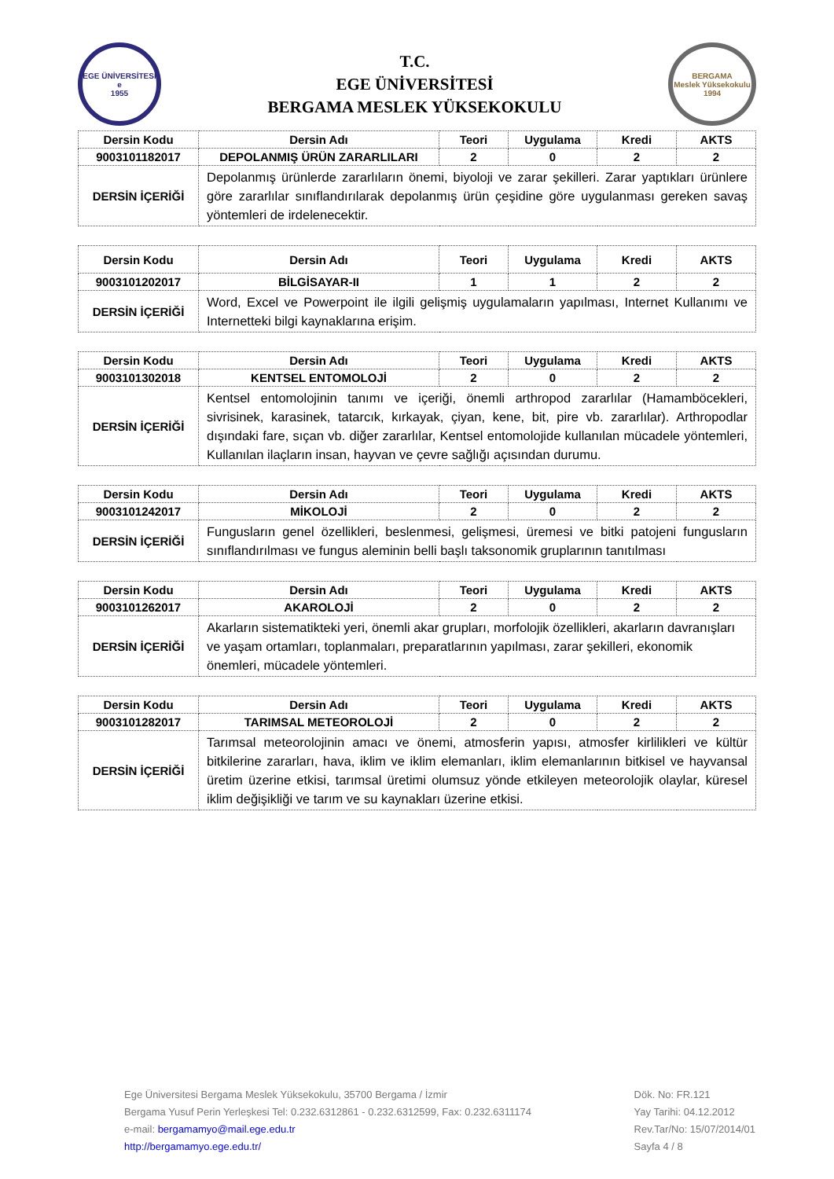EGE ÜNİVERSİTESİ
e
1955
T.C.
EGE ÜNİVERSİTESİ
BERGAMA MESLEK YÜKSEKOKULU
BERGAMA
Meslek Yüksekokulu
1994
| Dersin Kodu | Dersin Adı | Teori | Uygulama | Kredi | AKTS |
| --- | --- | --- | --- | --- | --- |
| 9003101182017 | DEPOLANMIŞ ÜRÜN ZARARLILARI | 2 | 0 | 2 | 2 |
| DERSİN İÇERİĞİ | Depolanmış ürünlerde zararlıların önemi, biyoloji ve zarar şekilleri. Zarar yaptıkları ürünlere göre zararlılar sınıflandırılarak depolanmış ürün çeşidine göre uygulanması gereken savaş yöntemleri de irdelenecektir. | | | | |
| Dersin Kodu | Dersin Adı | Teori | Uygulama | Kredi | AKTS |
| --- | --- | --- | --- | --- | --- |
| 9003101202017 | BİLGİSAYAR-II | 1 | 1 | 2 | 2 |
| DERSİN İÇERİĞİ | Word, Excel ve Powerpoint ile ilgili gelişmiş uygulamaların yapılması, Internet Kullanımı ve Internetteki bilgi kaynaklarına erişim. | | | | |
| Dersin Kodu | Dersin Adı | Teori | Uygulama | Kredi | AKTS |
| --- | --- | --- | --- | --- | --- |
| 9003101302018 | KENTSEL ENTOMOLOJİ | 2 | 0 | 2 | 2 |
| DERSİN İÇERİĞİ | Kentsel entomolojinin tanımı ve içeriği, önemli arthropod zararlılar (Hamamböcekleri, sivrisinek, karasinek, tatarcık, kırkayak, çiyan, kene, bit, pire vb. zararlılar). Arthropodlar dışındaki fare, sıçan vb. diğer zararlılar, Kentsel entomolojide kullanılan mücadele yöntemleri, Kullanılan ilaçların insan, hayvan ve çevre sağlığı açısından durumu. | | | | |
| Dersin Kodu | Dersin Adı | Teori | Uygulama | Kredi | AKTS |
| --- | --- | --- | --- | --- | --- |
| 9003101242017 | MİKOLOJİ | 2 | 0 | 2 | 2 |
| DERSİN İÇERİĞİ | Fungusların genel özellikleri, beslenmesi, gelişmesi, üremesi ve bitki patojeni fungusların sınıflandırılması ve fungus aleminin belli başlı taksonomik gruplarının tanıtılması | | | | |
| Dersin Kodu | Dersin Adı | Teori | Uygulama | Kredi | AKTS |
| --- | --- | --- | --- | --- | --- |
| 9003101262017 | AKAROLOJİ | 2 | 0 | 2 | 2 |
| DERSİN İÇERİĞİ | Akarların sistematikteki yeri, önemli akar grupları, morfolojik özellikleri, akarların davranışları ve yaşam ortamları, toplanmaları, preparatlarının yapılması, zarar şekilleri, ekonomik önemleri, mücadele yöntemleri. | | | | |
| Dersin Kodu | Dersin Adı | Teori | Uygulama | Kredi | AKTS |
| --- | --- | --- | --- | --- | --- |
| 9003101282017 | TARIMSAL METEOROLOJİ | 2 | 0 | 2 | 2 |
| DERSİN İÇERİĞİ | Tarımsal meteorolojinin amacı ve önemi, atmosferin yapısı, atmosfer kirlilikleri ve kültür bitkilerine zararları, hava, iklim ve iklim elemanları, iklim elemanlarının bitkisel ve hayvansal üretim üzerine etkisi, tarımsal üretimi olumsuz yönde etkileyen meteorolojik olaylar, küresel iklim değişikliği ve tarım ve su kaynakları üzerine etkisi. | | | | |
Ege Üniversitesi Bergama Meslek Yüksekokulu, 35700 Bergama / İzmir
Bergama Yusuf Perin Yerleşkesi Tel: 0.232.6312861 - 0.232.6312599, Fax: 0.232.6311174
e-mail: bergamamyo@mail.ege.edu.tr
http://bergamamyo.ege.edu.tr/
Dök. No: FR.121
Yay Tarihi: 04.12.2012
Rev.Tar/No: 15/07/2014/01
Sayfa 4 / 8